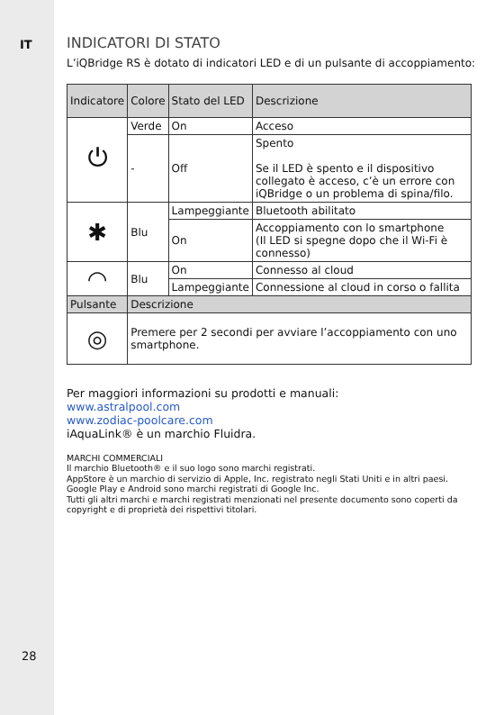IT
28
INDICATORI DI STATO
L’iQBridge RS è dotato di indicatori LED e di un pulsante di accoppiamento:
| Indicatore | Colore | Stato del LED | Descrizione |
| --- | --- | --- | --- |
| ⏻ | Verde | On | Acceso |
| | - | Off | Spento Se il LED è spento e il dispositivo collegato è acceso, c’è un errore con iQBridge o un problema di spina/filo. |
| ✱ | Blu | Lampeggiante | Bluetooth abilitato |
| | | On | Accoppiamento con lo smartphone (Il LED si spegne dopo che il Wi-Fi è connesso) |
| ◠ | Blu | On | Connesso al cloud |
| | | Lampeggiante | Connessione al cloud in corso o fallita |
| Pulsante | Descrizione | | |
| ◎ | Premere per 2 secondi per avviare l’accoppiamento con uno smartphone. | | |
Per maggiori informazioni su prodotti e manuali:
www.astralpool.com
www.zodiac-poolcare.com
iAquaLink® è un marchio Fluidra.
MARCHI COMMERCIALI
Il marchio Bluetooth® e il suo logo sono marchi registrati.
AppStore è un marchio di servizio di Apple, Inc. registrato negli Stati Uniti e in altri paesi.
Google Play e Android sono marchi registrati di Google Inc.
Tutti gli altri marchi e marchi registrati menzionati nel presente documento sono coperti da copyright e di proprietà dei rispettivi titolari.